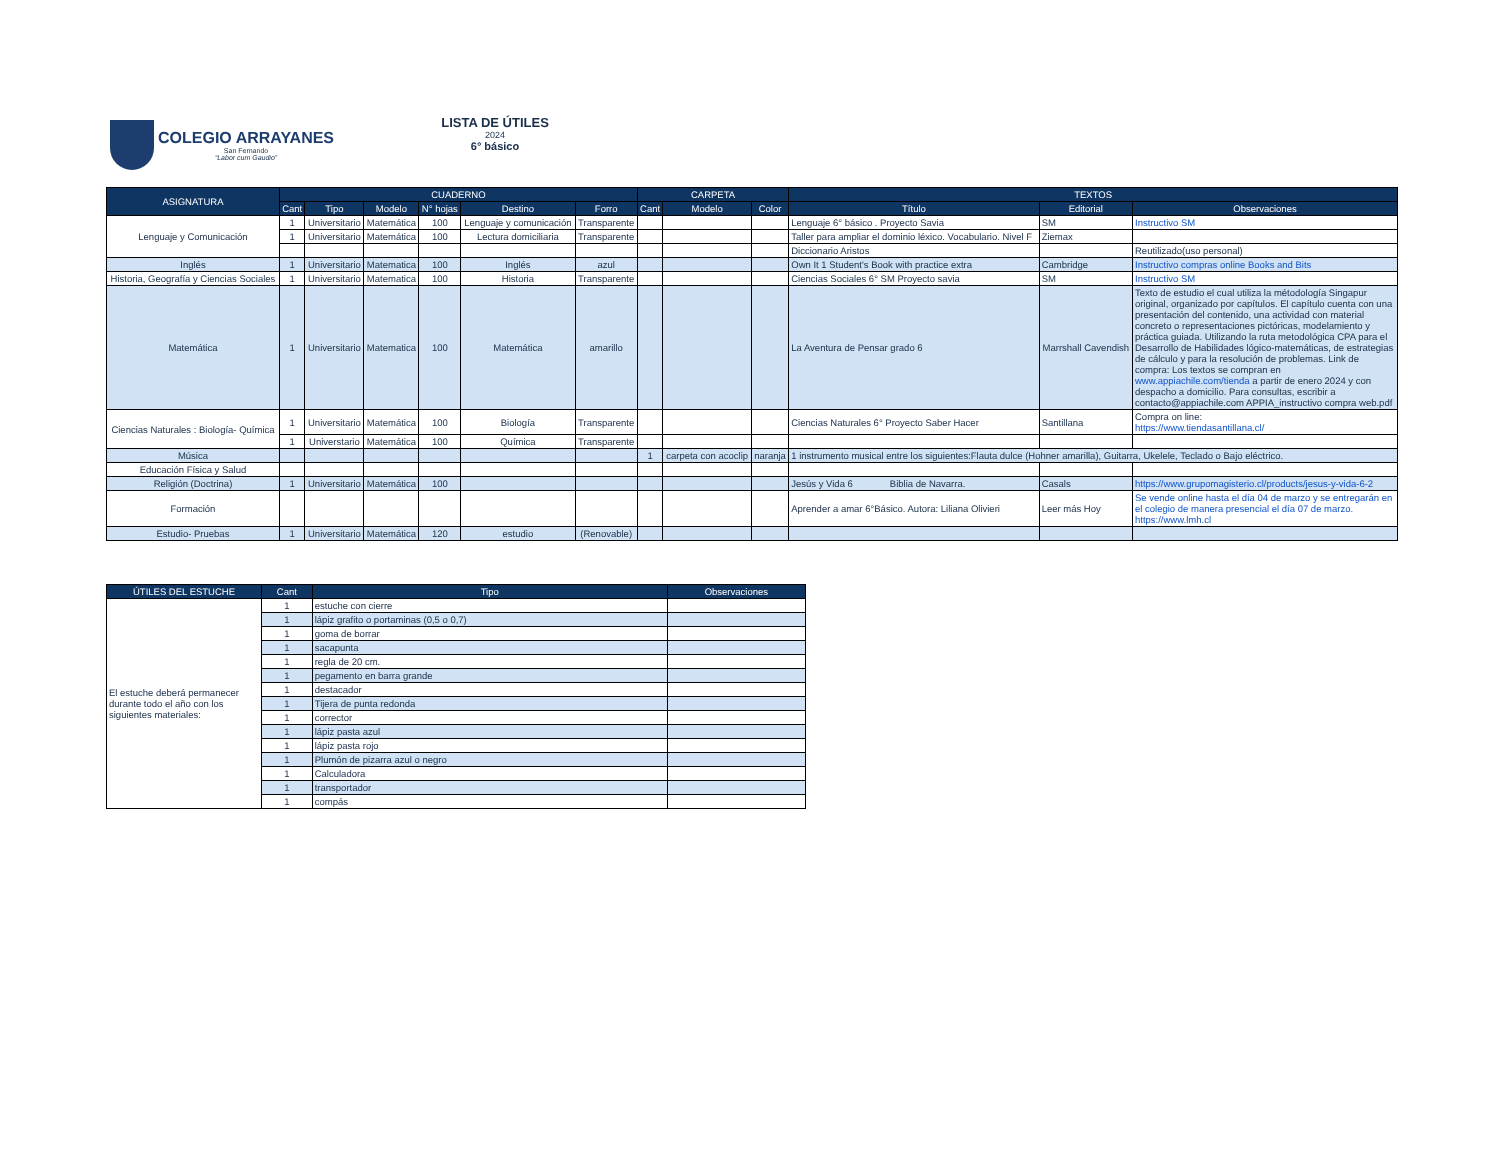COLEGIO ARRAYANES
San Fernando
“Labor cum Gaudio”
LISTA DE ÚTILES
2024
6° básico
| ASIGNATURA | CUADERNO | | | | | | CARPETA | | | TEXTOS | | |
| --- | --- | --- | --- | --- | --- | --- | --- | --- | --- | --- | --- | --- |
| | Cant | Tipo | Modelo | N° hojas | Destino | Forro | Cant | Modelo | Color | Título | Editorial | Observaciones |
| Lenguaje y Comunicación | 1 | Universitario | Matemática | 100 | Lenguaje y comunicación | Transparente | | | | Lenguaje 6° básico . Proyecto Savia | SM | Instructivo SM |
| | 1 | Universitario | Matemática | 100 | Lectura domiciliaria | Transparente | | | | Taller para ampliar el dominio léxico. Vocabulario. Nivel F | Ziemax | |
| | | | | | | | | | | Diccionario Aristos | | Reutilizado(uso personal) |
| Inglés | 1 | Universitario | Matematica | 100 | Inglés | azul | | | | Own It 1 Student's Book with practice extra | Cambridge | Instructivo compras online Books and Bits |
| Historia, Geografía y Ciencias Sociales | 1 | Universitario | Matematica | 100 | Historia | Transparente | | | | Ciencias Sociales 6° SM Proyecto savia | SM | Instructivo SM |
| Matemática | 1 | Universitario | Matematica | 100 | Matemática | amarillo | | | | La Aventura de Pensar grado 6 | Marrshall Cavendish | Texto de estudio el cual utiliza la métodología Singapur original, organizado por capítulos. El capítulo cuenta con una presentación del contenido, una actividad con material concreto o representaciones pictóricas, modelamiento y práctica guiada. Utilizando la ruta metodológica CPA para el Desarrollo de Habilidades lógico-matemáticas, de estrategias de cálculo y para la resolución de problemas. Link de compra: Los textos se compran en www.appiachile.com/tienda a partir de enero 2024 y con despacho a domicilio. Para consultas, escribir a contacto@appiachile.com APPIA_instructivo compra web.pdf |
| Ciencias Naturales : Biología- Química | 1 | Universitario | Matemática | 100 | Biología | Transparente | | | | Ciencias Naturales 6° Proyecto Saber Hacer | Santillana | Compra on line: https://www.tiendasantillana.cl/ |
| | 1 | Universtario | Matemática | 100 | Química | Transparente | | | | | | |
| Música | | | | | | | 1 | carpeta con acoclip | naranja | 1 instrumento musical entre los siguientes:Flauta dulce (Hohner amarilla), Guitarra, Ukelele, Teclado o Bajo eléctrico. | | |
| Educación Física y Salud | | | | | | | | | | | | |
| Religión (Doctrina) | 1 | Universitario | Matemática | 100 | | | | | | Jesús y Vida 6 Biblia de Navarra. | Casals | https://www.grupomagisterio.cl/products/jesus-y-vida-6-2 |
| Formación | | | | | | | | | | Aprender a amar 6°Básico. Autora: Liliana Olivieri | Leer más Hoy | Se vende online hasta el día 04 de marzo y se entregarán en el colegio de manera presencial el día 07 de marzo. https://www.lmh.cl |
| Estudio- Pruebas | 1 | Universitario | Matemática | 120 | estudio | (Renovable) | | | | | | |
| ÚTILES DEL ESTUCHE | Cant | Tipo | Observaciones |
| --- | --- | --- | --- |
| El estuche deberá permanecer durante todo el año con los siguientes materiales: | 1 | estuche con cierre | |
| | 1 | lápiz grafito o portaminas (0,5 o 0,7) | |
| | 1 | goma de borrar | |
| | 1 | sacapunta | |
| | 1 | regla de 20 cm. | |
| | 1 | pegamento en barra grande | |
| | 1 | destacador | |
| | 1 | Tijera de punta redonda | |
| | 1 | corrector | |
| | 1 | lápiz pasta azul | |
| | 1 | lápiz pasta rojo | |
| | 1 | Plumón de pizarra azul o negro | |
| | 1 | Calculadora | |
| | 1 | transportador | |
| | 1 | compás | |